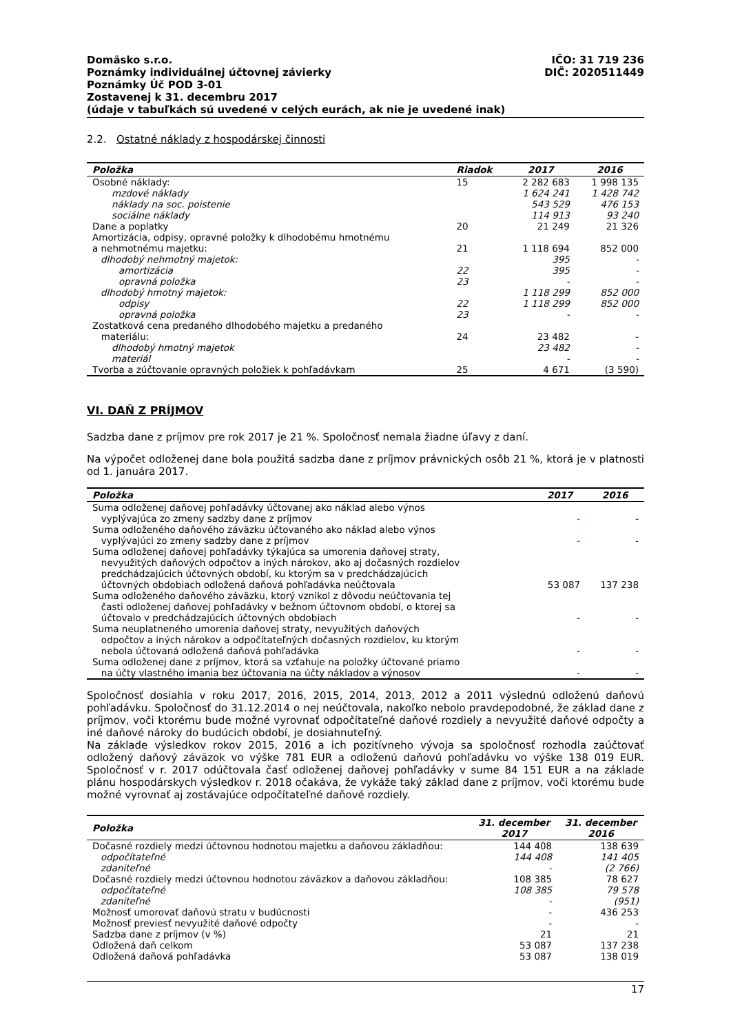Domäsko s.r.o. IČO: 31 719 236
Poznámky individuálnej účtovnej závierky DIČ: 2020511449
Poznámky Úč POD 3-01
Zostavenej k 31. decembru 2017
(údaje v tabuľkách sú uvedené v celých eurách, ak nie je uvedené inak)
2.2. Ostatné náklady z hospodárskej činnosti
| Položka | Riadok | 2017 | 2016 |
| --- | --- | --- | --- |
| Osobné náklady: | 15 | 2 282 683 | 1 998 135 |
| mzdové náklady | | 1 624 241 | 1 428 742 |
| náklady na soc. poistenie | | 543 529 | 476 153 |
| sociálne náklady | | 114 913 | 93 240 |
| Dane a poplatky | 20 | 21 249 | 21 326 |
| Amortizácia, odpisy, opravné položky k dlhodobému hmotnému a nehmotnému majetku: | 21 | 1 118 694 | 852 000 |
| dlhodobý nehmotný majetok: | | 395 | - |
| amortizácia | 22 | 395 | - |
| opravná položka | 23 | - | - |
| dlhodobý hmotný majetok: | | 1 118 299 | 852 000 |
| odpisy | 22 | 1 118 299 | 852 000 |
| opravná položka | 23 | - | - |
| Zostatková cena predaného dlhodobého majetku a predaného materiálu: | 24 | 23 482 | - |
| dlhodobý hmotný majetok | | 23 482 | - |
| materiál | | - | - |
| Tvorba a zúčtovanie opravných položiek k pohľadávkam | 25 | 4 671 | (3 590) |
VI. DAŇ Z PRÍJMOV
Sadzba dane z príjmov pre rok 2017 je 21 %. Spoločnosť nemala žiadne úľavy z daní.
Na výpočet odloženej dane bola použitá sadzba dane z príjmov právnických osôb 21 %, ktorá je v platnosti od 1. januára 2017.
| Položka | 2017 | 2016 |
| --- | --- | --- |
| Suma odloženej daňovej pohľadávky účtovanej ako náklad alebo výnos vyplývajúca zo zmeny sadzby dane z príjmov | - | - |
| Suma odloženého daňového záväzku účtovaného ako náklad alebo výnos vyplývajúci zo zmeny sadzby dane z príjmov | - | - |
| Suma odloženej daňovej pohľadávky týkajúca sa umorenia daňovej straty, nevyužitých daňových odpočtov a iných nárokov, ako aj dočasných rozdielov predchádzajúcich účtovných období, ku ktorým sa v predchádzajúcich účtovných obdobiach odložená daňová pohľadávka neúčtovala | 53 087 | 137 238 |
| Suma odloženého daňového záväzku, ktorý vznikol z dôvodu neúčtovania tej časti odloženej daňovej pohľadávky v bežnom účtovnom období, o ktorej sa účtovalo v predchádzajúcich účtovných obdobiach | - | - |
| Suma neuplatneného umorenia daňovej straty, nevyužitých daňových odpočtov a iných nárokov a odpočítateľných dočasných rozdielov, ku ktorým nebola účtovaná odložená daňová pohľadávka | - | - |
| Suma odloženej dane z príjmov, ktorá sa vzťahuje na položky účtované priamo na účty vlastného imania bez účtovania na účty nákladov a výnosov | - | - |
Spoločnosť dosiahla v roku 2017, 2016, 2015, 2014, 2013, 2012 a 2011 výslednú odloženú daňovú pohľadávku. Spoločnosť do 31.12.2014 o nej neúčtovala, nakoľko nebolo pravdepodobné, že základ dane z príjmov, voči ktorému bude možné vyrovnať odpočítateľné daňové rozdiely a nevyužité daňové odpočty a iné daňové nároky do budúcich období, je dosiahnuteľný.
Na základe výsledkov rokov 2015, 2016 a ich pozitívneho vývoja sa spoločnosť rozhodla zaúčtovať odložený daňový záväzok vo výške 781 EUR a odloženú daňovú pohľadávku vo výške 138 019 EUR. Spoločnosť v r. 2017 odúčtovala časť odloženej daňovej pohľadávky v sume 84 151 EUR a na základe plánu hospodárskych výsledkov r. 2018 očakáva, že vykáže taký základ dane z príjmov, voči ktorému bude možné vyrovnať aj zostávajúce odpočítateľné daňové rozdiely.
| Položka | 31. december 2017 | 31. december 2016 |
| --- | --- | --- |
| Dočasné rozdiely medzi účtovnou hodnotou majetku a daňovou základňou: | 144 408 | 138 639 |
| odpočítateľné | 144 408 | 141 405 |
| zdaniteľné | - | (2 766) |
| Dočasné rozdiely medzi účtovnou hodnotou záväzkov a daňovou základňou: | 108 385 | 78 627 |
| odpočítateľné | 108 385 | 79 578 |
| zdaniteľné | - | (951) |
| Možnosť umorovať daňovú stratu v budúcnosti | - | 436 253 |
| Možnosť previesť nevyužité daňové odpočty | - | - |
| Sadzba dane z príjmov (v %) | 21 | 21 |
| Odložená daň celkom | 53 087 | 137 238 |
| Odložená daňová pohľadávka | 53 087 | 138 019 |
17